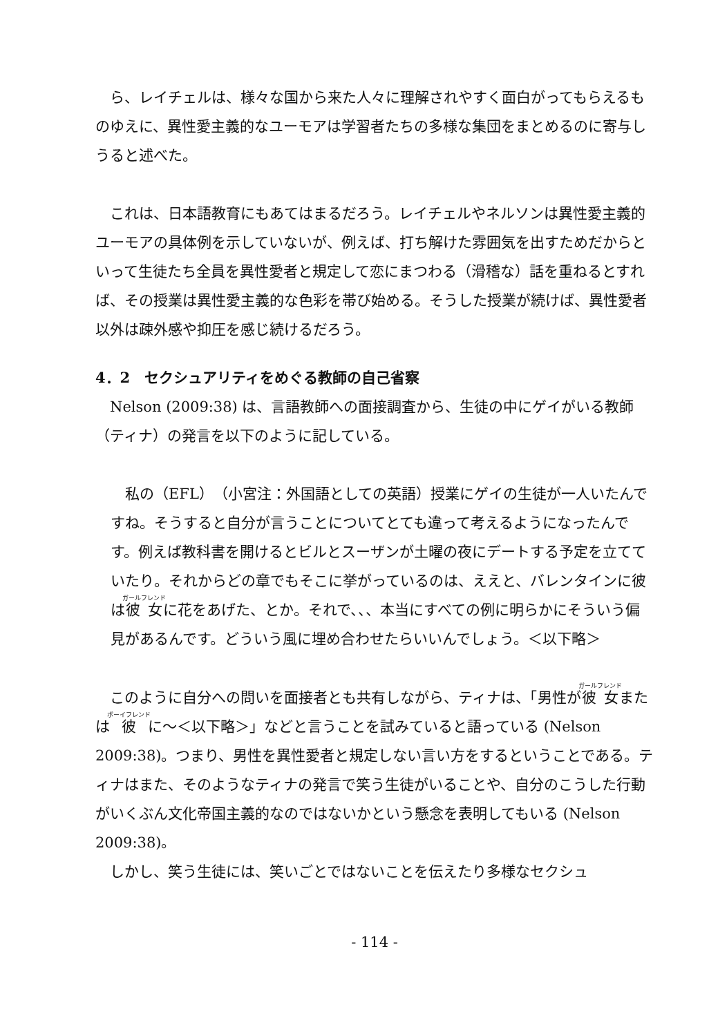ら、レイチェルは、様々な国から来た人々に理解されやすく面白がってもらえるものゆえに、異性愛主義的なユーモアは学習者たちの多様な集団をまとめるのに寄与しうると述べた。
　これは、日本語教育にもあてはまるだろう。レイチェルやネルソンは異性愛主義的ユーモアの具体例を示していないが、例えば、打ち解けた雰囲気を出すためだからといって生徒たち全員を異性愛者と規定して恋にまつわる（滑稽な）話を重ねるとすれば、その授業は異性愛主義的な色彩を帯び始める。そうした授業が続けば、異性愛者以外は疎外感や抑圧を感じ続けるだろう。
4．2　セクシュアリティをめぐる教師の自己省察
　Nelson (2009:38) は、言語教師への面接調査から、生徒の中にゲイがいる教師（ティナ）の発言を以下のように記している。
　私の（EFL）（小宮注：外国語としての英語）授業にゲイの生徒が一人いたんですね。そうすると自分が言うことについてとても違って考えるようになったんです。例えば教科書を開けるとビルとスーザンが土曜の夜にデートする予定を立てていたり。それからどの章でもそこに挙がっているのは、ええと、バレンタインに彼は彼女に花をあげた、とか。それで、、、本当にすべての例に明らかにそういう偏見があるんです。どういう風に埋め合わせたらいいんでしょう。＜以下略＞
　このように自分への問いを面接者とも共有しながら、ティナは、「男性が彼女または彼に～＜以下略＞」などと言うことを試みていると語っている (Nelson 2009:38)。つまり、男性を異性愛者と規定しない言い方をするということである。ティナはまた、そのようなティナの発言で笑う生徒がいることや、自分のこうした行動がいくぶん文化帝国主義的なのではないかという懸念を表明してもいる (Nelson 2009:38)。
　しかし、笑う生徒には、笑いごとではないことを伝えたり多様なセクシュ
- 114 -